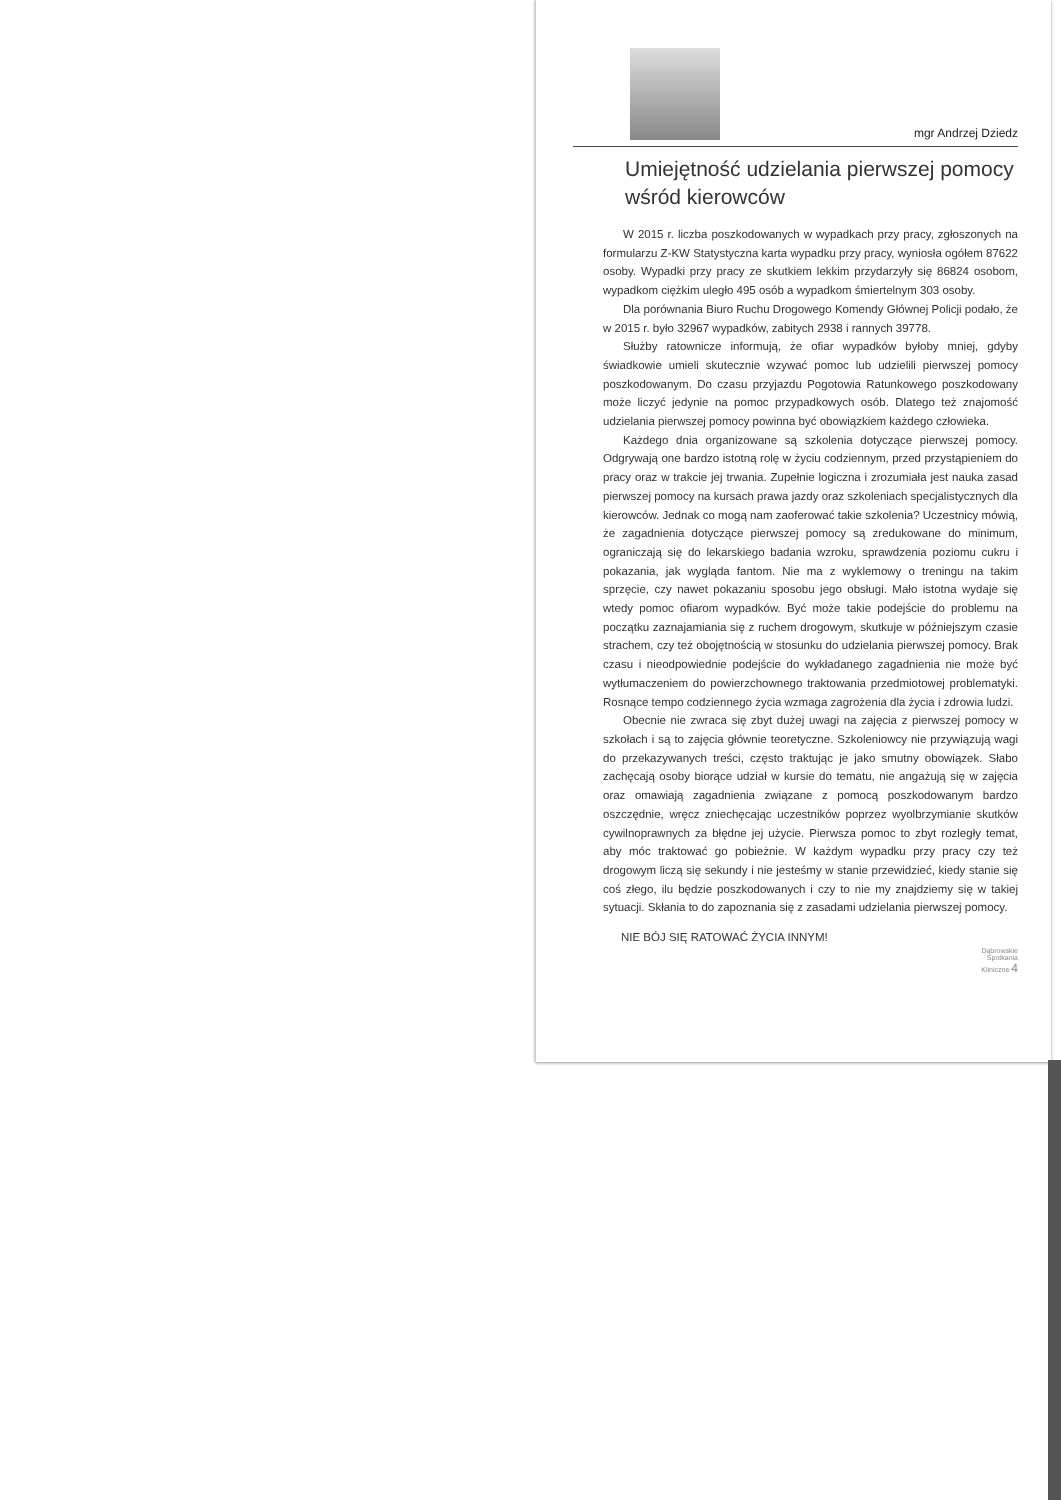mgr Andrzej Dziedz
Umiejętność udzielania pierwszej pomocy wśród kierowców
W 2015 r. liczba poszkodowanych w wypadkach przy pracy, zgłoszonych na formularzu Z-KW Statystyczna karta wypadku przy pracy, wyniosła ogółem 87622 osoby. Wypadki przy pracy ze skutkiem lekkim przydarzyły się 86824 osobom, wypadkom ciężkim uległo 495 osób a wypadkom śmiertelnym 303 osoby.
Dla porównania Biuro Ruchu Drogowego Komendy Głównej Policji podało, że w 2015 r. było 32967 wypadków, zabitych 2938 i rannych 39778.
Służby ratownicze informują, że ofiar wypadków byłoby mniej, gdyby świadkowie umieli skutecznie wzywać pomoc lub udzielili pierwszej pomocy poszkodowanym. Do czasu przyjazdu Pogotowia Ratunkowego poszkodowany może liczyć jedynie na pomoc przypadkowych osób. Dlatego też znajomość udzielania pierwszej pomocy powinna być obowiązkiem każdego człowieka.
Każdego dnia organizowane są szkolenia dotyczące pierwszej pomocy. Odgrywają one bardzo istotną rolę w życiu codziennym, przed przystąpieniem do pracy oraz w trakcie jej trwania. Zupełnie logiczna i zrozumiała jest nauka zasad pierwszej pomocy na kursach prawa jazdy oraz szkoleniach specjalistycznych dla kierowców. Jednak co mogą nam zaoferować takie szkolenia? Uczestnicy mówią, że zagadnienia dotyczące pierwszej pomocy są zredukowane do minimum, ograniczają się do lekarskiego badania wzroku, sprawdzenia poziomu cukru i pokazania, jak wygląda fantom. Nie ma z wyklemowy o treningu na takim sprzęcie, czy nawet pokazaniu sposobu jego obsługi. Mało istotna wydaje się wtedy pomoc ofiarom wypadków. Być może takie podejście do problemu na początku zaznajamiania się z ruchem drogowym, skutkuje w późniejszym czasie strachem, czy też obojętnością w stosunku do udzielania pierwszej pomocy. Brak czasu i nieodpowiednie podejście do wykładanego zagadnienia nie może być wytłumaczeniem do powierzchownego traktowania przedmiotowej problematyki. Rosnące tempo codziennego życia wzmaga zagrożenia dla życia i zdrowia ludzi.
Obecnie nie zwraca się zbyt dużej uwagi na zajęcia z pierwszej pomocy w szkołach i są to zajęcia głównie teoretyczne. Szkoleniowcy nie przywiązują wagi do przekazywanych treści, często traktując je jako smutny obowiązek. Słabo zachęcają osoby biorące udział w kursie do tematu, nie angażują się w zajęcia oraz omawiają zagadnienia związane z pomocą poszkodowanym bardzo oszczędnie, wręcz zniechęcając uczestników poprzez wyolbrzymianie skutków cywilnoprawnych za błędne jej użycie. Pierwsza pomoc to zbyt rozległy temat, aby móc traktować go pobieżnie. W każdym wypadku przy pracy czy też drogowym liczą się sekundy i nie jesteśmy w stanie przewidzieć, kiedy stanie się coś złego, ilu będzie poszkodowanych i czy to nie my znajdziemy się w takiej sytuacji. Skłania to do zapoznania się z zasadami udzielania pierwszej pomocy.
NIE BÓJ SIĘ RATOWAĆ ŻYCIA INNYM!
Dąbrowskie
Spotkania
Kliniczne 4